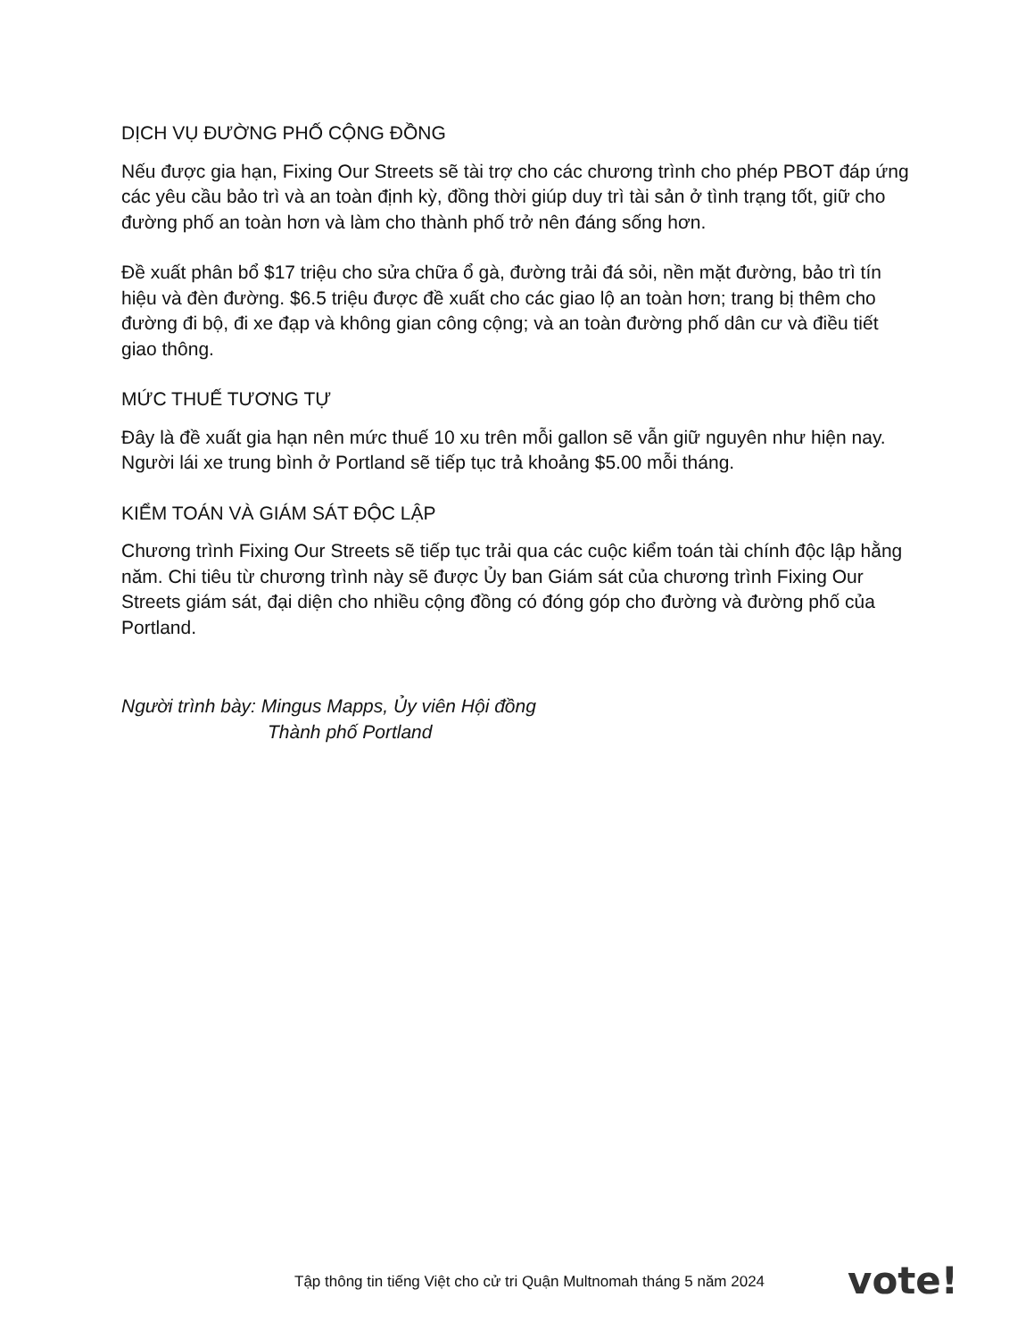DỊCH VỤ ĐƯỜNG PHỐ CỘNG ĐỒNG
Nếu được gia hạn, Fixing Our Streets sẽ tài trợ cho các chương trình cho phép PBOT đáp ứng các yêu cầu bảo trì và an toàn định kỳ, đồng thời giúp duy trì tài sản ở tình trạng tốt, giữ cho đường phố an toàn hơn và làm cho thành phố trở nên đáng sống hơn.
Đề xuất phân bổ $17 triệu cho sửa chữa ổ gà, đường trải đá sỏi, nền mặt đường, bảo trì tín hiệu và đèn đường. $6.5 triệu được đề xuất cho các giao lộ an toàn hơn; trang bị thêm cho đường đi bộ, đi xe đạp và không gian công cộng; và an toàn đường phố dân cư và điều tiết giao thông.
MỨC THUẾ TƯƠNG TỰ
Đây là đề xuất gia hạn nên mức thuế 10 xu trên mỗi gallon sẽ vẫn giữ nguyên như hiện nay. Người lái xe trung bình ở Portland sẽ tiếp tục trả khoảng $5.00 mỗi tháng.
KIỂM TOÁN VÀ GIÁM SÁT ĐỘC LẬP
Chương trình Fixing Our Streets sẽ tiếp tục trải qua các cuộc kiểm toán tài chính độc lập hằng năm. Chi tiêu từ chương trình này sẽ được Ủy ban Giám sát của chương trình Fixing Our Streets giám sát, đại diện cho nhiều cộng đồng có đóng góp cho đường và đường phố của Portland.
Người trình bày: Mingus Mapps, Ủy viên Hội đồng
Thành phố Portland
Tập thông tin tiếng Việt cho cử tri Quận Multnomah tháng 5 năm 2024
vote!